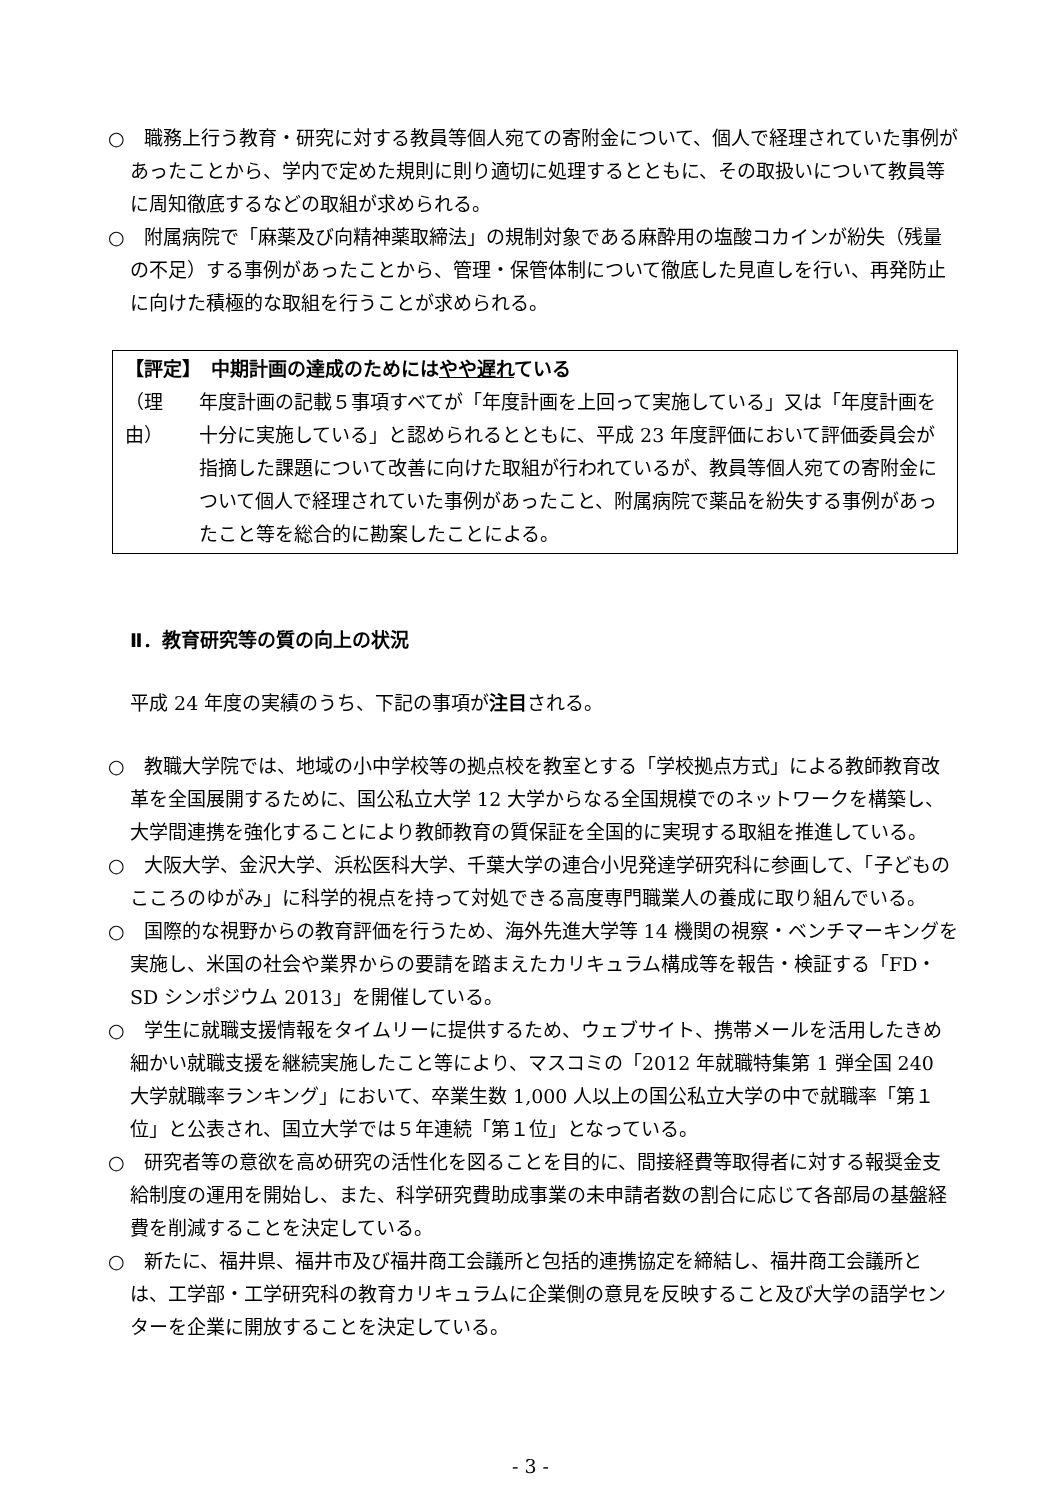○　職務上行う教育・研究に対する教員等個人宛ての寄附金について、個人で経理されていた事例があったことから、学内で定めた規則に則り適切に処理するとともに、その取扱いについて教員等に周知徹底するなどの取組が求められる。
○　附属病院で「麻薬及び向精神薬取締法」の規制対象である麻酔用の塩酸コカインが紛失（残量の不足）する事例があったことから、管理・保管体制について徹底した見直しを行い、再発防止に向けた積極的な取組を行うことが求められる。
【評定】　中期計画の達成のためにはやや遅れている
（理由） 年度計画の記載５事項すべてが「年度計画を上回って実施している」又は「年度計画を十分に実施している」と認められるとともに、平成 23 年度評価において評価委員会が指摘した課題について改善に向けた取組が行われているが、教員等個人宛ての寄附金について個人で経理されていた事例があったこと、附属病院で薬品を紛失する事例があったこと等を総合的に勘案したことによる。
Ⅱ．教育研究等の質の向上の状況
平成 24 年度の実績のうち、下記の事項が注目される。
○　教職大学院では、地域の小中学校等の拠点校を教室とする「学校拠点方式」による教師教育改革を全国展開するために、国公私立大学 12 大学からなる全国規模でのネットワークを構築し、大学間連携を強化することにより教師教育の質保証を全国的に実現する取組を推進している。
○　大阪大学、金沢大学、浜松医科大学、千葉大学の連合小児発達学研究科に参画して、「子どものこころのゆがみ」に科学的視点を持って対処できる高度専門職業人の養成に取り組んでいる。
○　国際的な視野からの教育評価を行うため、海外先進大学等 14 機関の視察・ベンチマーキングを実施し、米国の社会や業界からの要請を踏まえたカリキュラム構成等を報告・検証する「FD・SD シンポジウム 2013」を開催している。
○　学生に就職支援情報をタイムリーに提供するため、ウェブサイト、携帯メールを活用したきめ細かい就職支援を継続実施したこと等により、マスコミの「2012 年就職特集第 1 弾全国 240 大学就職率ランキング」において、卒業生数 1,000 人以上の国公私立大学の中で就職率「第１位」と公表され、国立大学では５年連続「第１位」となっている。
○　研究者等の意欲を高め研究の活性化を図ることを目的に、間接経費等取得者に対する報奨金支給制度の運用を開始し、また、科学研究費助成事業の未申請者数の割合に応じて各部局の基盤経費を削減することを決定している。
○　新たに、福井県、福井市及び福井商工会議所と包括的連携協定を締結し、福井商工会議所とは、工学部・工学研究科の教育カリキュラムに企業側の意見を反映すること及び大学の語学センターを企業に開放することを決定している。
- 3 -